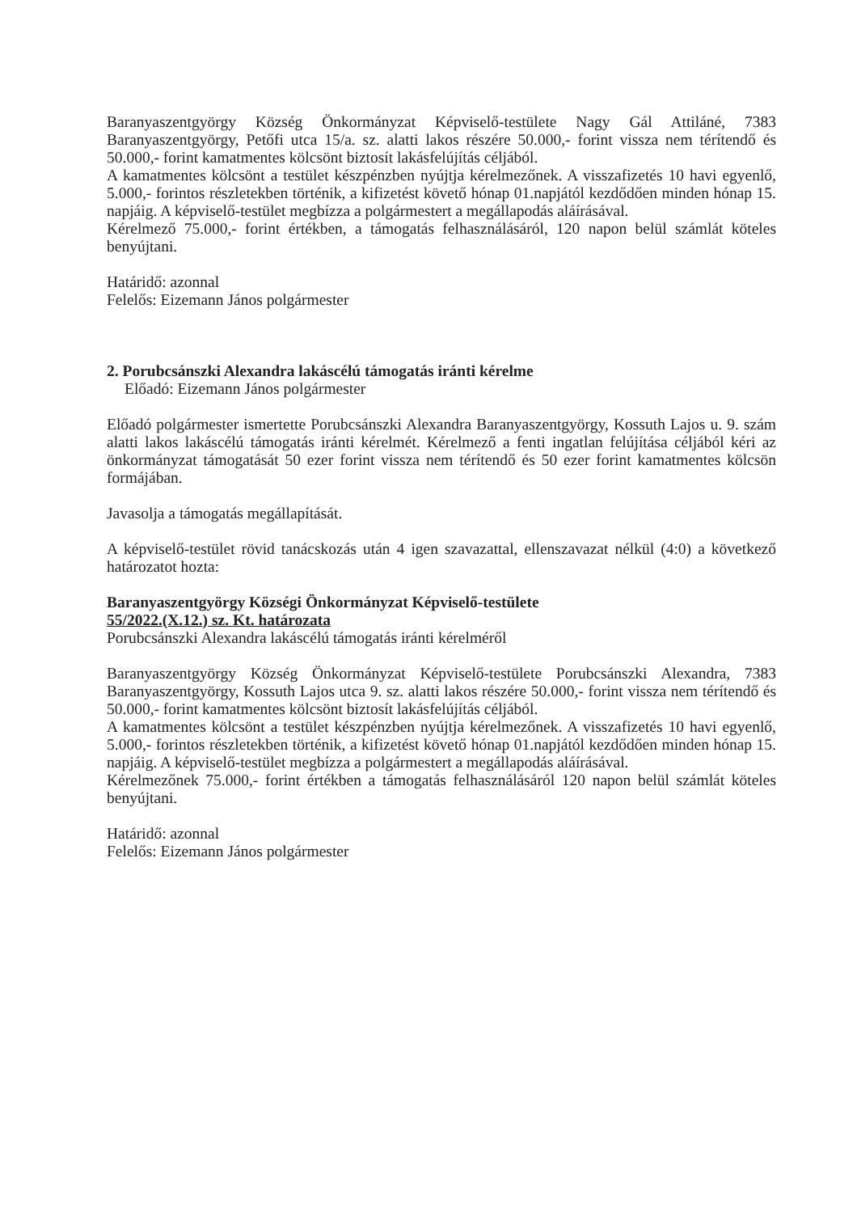Baranyaszentgyörgy Község Önkormányzat Képviselő-testülete Nagy Gál Attiláné, 7383 Baranyaszentgyörgy, Petőfi utca 15/a. sz. alatti lakos részére 50.000,- forint vissza nem térítendő és 50.000,- forint kamatmentes kölcsönt biztosít lakásfelújítás céljából.
A kamatmentes kölcsönt a testület készpénzben nyújtja kérelmezőnek. A visszafizetés 10 havi egyenlő, 5.000,- forintos részletekben történik, a kifizetést követő hónap 01.napjától kezdődően minden hónap 15. napjáig. A képviselő-testület megbízza a polgármestert a megállapodás aláírásával.
Kérelmező 75.000,- forint értékben, a támogatás felhasználásáról, 120 napon belül számlát köteles benyújtani.
Határidő: azonnal
Felelős: Eizemann János polgármester
2. Porubcsánszki Alexandra lakáscélú támogatás iránti kérelme
Előadó: Eizemann János polgármester
Előadó polgármester ismertette Porubcsánszki Alexandra Baranyaszentgyörgy, Kossuth Lajos u. 9. szám alatti lakos lakáscélú támogatás iránti kérelmét. Kérelmező a fenti ingatlan felújítása céljából kéri az önkormányzat támogatását 50 ezer forint vissza nem térítendő és 50 ezer forint kamatmentes kölcsön formájában.
Javasolja a támogatás megállapítását.
A képviselő-testület rövid tanácskozás után 4 igen szavazattal, ellenszavazat nélkül (4:0) a következő határozatot hozta:
Baranyaszentgyörgy Községi Önkormányzat Képviselő-testülete
55/2022.(X.12.) sz. Kt. határozata
Porubcsánszki Alexandra lakáscélú támogatás iránti kérelméről
Baranyaszentgyörgy Község Önkormányzat Képviselő-testülete Porubcsánszki Alexandra, 7383 Baranyaszentgyörgy, Kossuth Lajos utca 9. sz. alatti lakos részére 50.000,- forint vissza nem térítendő és 50.000,- forint kamatmentes kölcsönt biztosít lakásfelújítás céljából.
A kamatmentes kölcsönt a testület készpénzben nyújtja kérelmezőnek. A visszafizetés 10 havi egyenlő, 5.000,- forintos részletekben történik, a kifizetést követő hónap 01.napjától kezdődően minden hónap 15. napjáig. A képviselő-testület megbízza a polgármestert a megállapodás aláírásával.
Kérelmezőnek 75.000,- forint értékben a támogatás felhasználásáról 120 napon belül számlát köteles benyújtani.
Határidő: azonnal
Felelős: Eizemann János polgármester